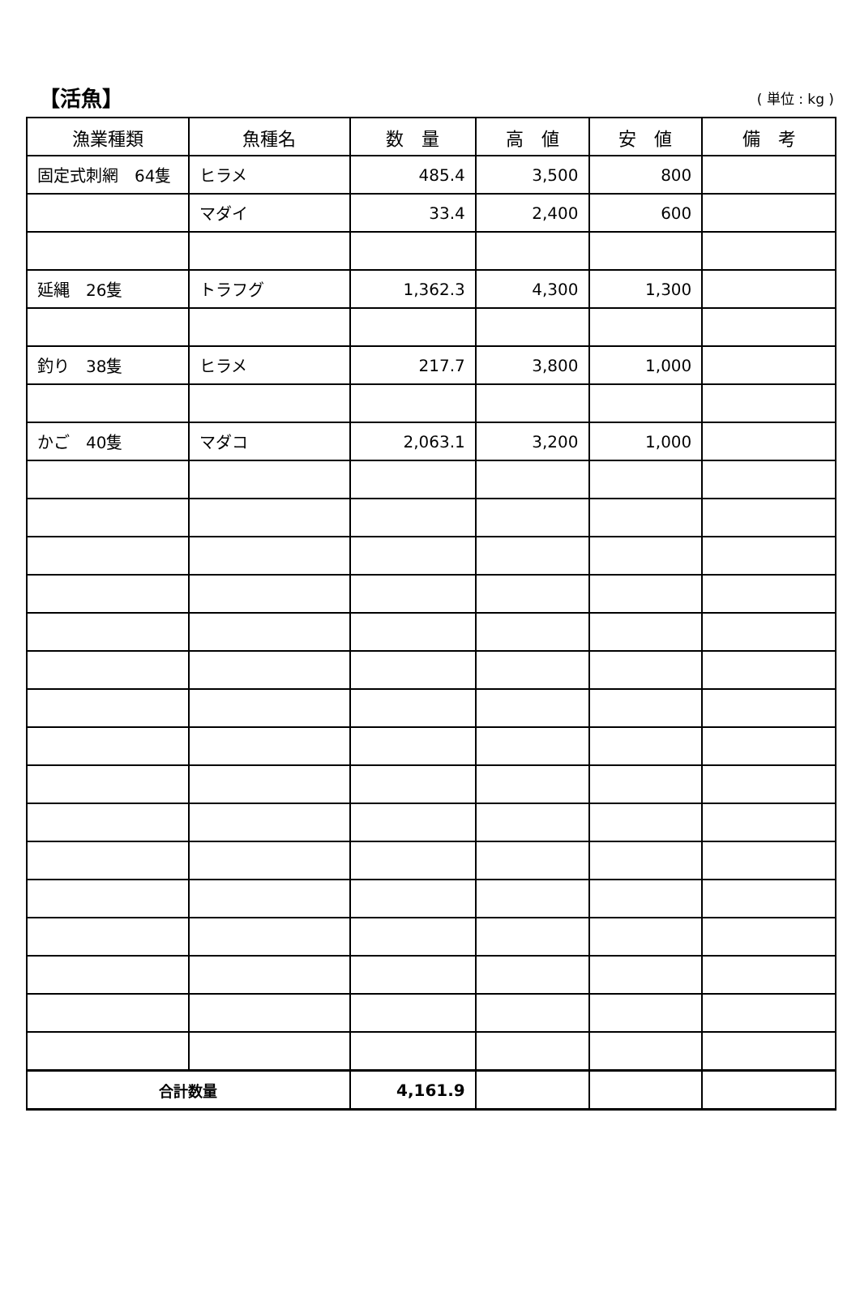【活魚】
( 単位 : kg )
| 漁業種類 | 魚種名 | 数 量 | 高 値 | 安 値 | 備 考 |
| --- | --- | --- | --- | --- | --- |
| 固定式刺網 64隻 | ヒラメ | 485.4 | 3,500 | 800 | |
| | マダイ | 33.4 | 2,400 | 600 | |
| 延縄 26隻 | トラフグ | 1,362.3 | 4,300 | 1,300 | |
| 釣り 38隻 | ヒラメ | 217.7 | 3,800 | 1,000 | |
| かご 40隻 | マダコ | 2,063.1 | 3,200 | 1,000 | |
| 合計数量 | | 4,161.9 | | | |